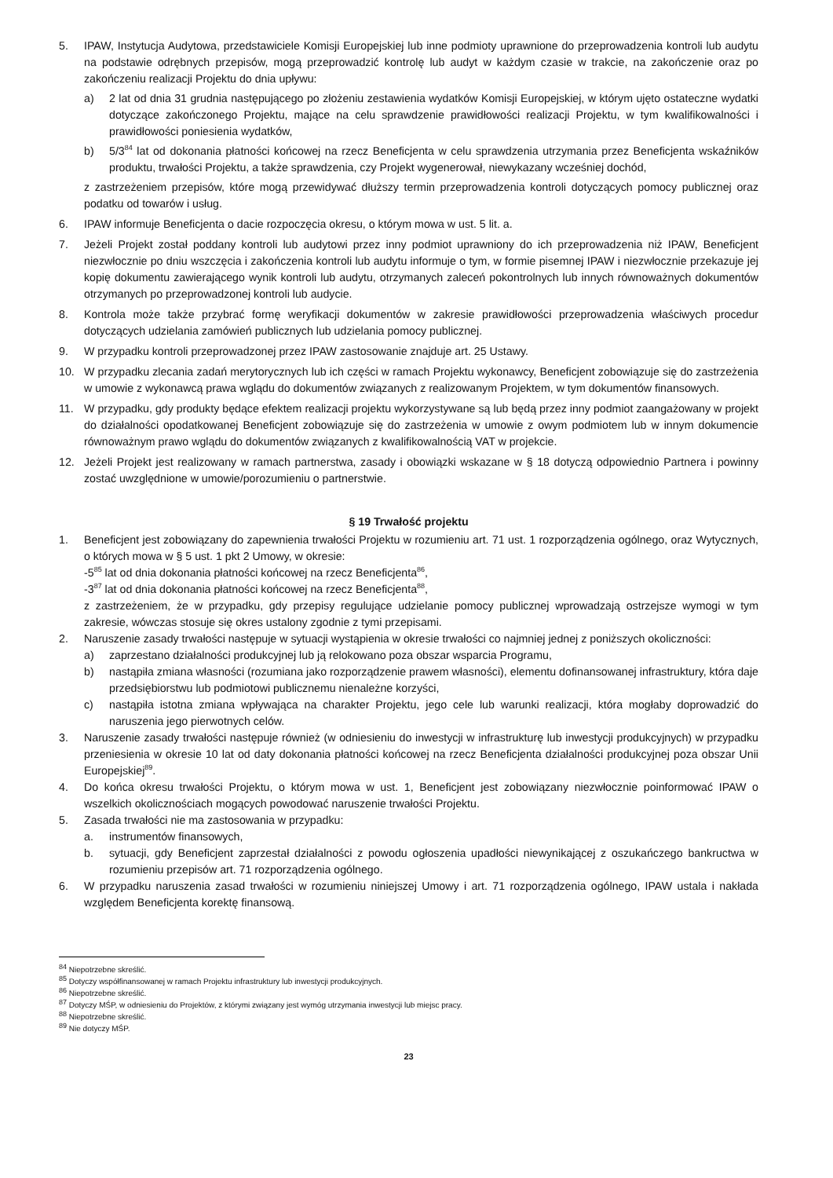5. IPAW, Instytucja Audytowa, przedstawiciele Komisji Europejskiej lub inne podmioty uprawnione do przeprowadzenia kontroli lub audytu na podstawie odrębnych przepisów, mogą przeprowadzić kontrolę lub audyt w każdym czasie w trakcie, na zakończenie oraz po zakończeniu realizacji Projektu do dnia upływu:
a) 2 lat od dnia 31 grudnia następującego po złożeniu zestawienia wydatków Komisji Europejskiej, w którym ujęto ostateczne wydatki dotyczące zakończonego Projektu, mające na celu sprawdzenie prawidłowości realizacji Projektu, w tym kwalifikowalności i prawidłowości poniesienia wydatków,
b) 5/3<sup>84</sup> lat od dokonania płatności końcowej na rzecz Beneficjenta w celu sprawdzenia utrzymania przez Beneficjenta wskaźników produktu, trwałości Projektu, a także sprawdzenia, czy Projekt wygenerował, niewykazany wcześniej dochód,
z zastrzeżeniem przepisów, które mogą przewidywać dłuższy termin przeprowadzenia kontroli dotyczących pomocy publicznej oraz podatku od towarów i usług.
6. IPAW informuje Beneficjenta o dacie rozpoczęcia okresu, o którym mowa w ust. 5 lit. a.
7. Jeżeli Projekt został poddany kontroli lub audytowi przez inny podmiot uprawniony do ich przeprowadzenia niż IPAW, Beneficjent niezwłocznie po dniu wszczęcia i zakończenia kontroli lub audytu informuje o tym, w formie pisemnej IPAW i niezwłocznie przekazuje jej kopię dokumentu zawierającego wynik kontroli lub audytu, otrzymanych zaleceń pokontrolnych lub innych równoważnych dokumentów otrzymanych po przeprowadzonej kontroli lub audycie.
8. Kontrola może także przybrać formę weryfikacji dokumentów w zakresie prawidłowości przeprowadzenia właściwych procedur dotyczących udzielania zamówień publicznych lub udzielania pomocy publicznej.
9. W przypadku kontroli przeprowadzonej przez IPAW zastosowanie znajduje art. 25 Ustawy.
10. W przypadku zlecania zadań merytorycznych lub ich części w ramach Projektu wykonawcy, Beneficjent zobowiązuje się do zastrzeżenia w umowie z wykonawcą prawa wglądu do dokumentów związanych z realizowanym Projektem, w tym dokumentów finansowych.
11. W przypadku, gdy produkty będące efektem realizacji projektu wykorzystywane są lub będą przez inny podmiot zaangażowany w projekt do działalności opodatkowanej Beneficjent zobowiązuje się do zastrzeżenia w umowie z owym podmiotem lub w innym dokumencie równoważnym prawo wglądu do dokumentów związanych z kwalifikowalnością VAT w projekcie.
12. Jeżeli Projekt jest realizowany w ramach partnerstwa, zasady i obowiązki wskazane w § 18 dotyczą odpowiednio Partnera i powinny zostać uwzględnione w umowie/porozumieniu o partnerstwie.
§ 19 Trwałość projektu
1. Beneficjent jest zobowiązany do zapewnienia trwałości Projektu w rozumieniu art. 71 ust. 1 rozporządzenia ogólnego, oraz Wytycznych, o których mowa w § 5 ust. 1 pkt 2 Umowy, w okresie:
-5<sup>85</sup> lat od dnia dokonania płatności końcowej na rzecz Beneficjenta<sup>86</sup>,
-3<sup>87</sup> lat od dnia dokonania płatności końcowej na rzecz Beneficjenta<sup>88</sup>,
z zastrzeżeniem, że w przypadku, gdy przepisy regulujące udzielanie pomocy publicznej wprowadzają ostrzejsze wymogi w tym zakresie, wówczas stosuje się okres ustalony zgodnie z tymi przepisami.
2. Naruszenie zasady trwałości następuje w sytuacji wystąpienia w okresie trwałości co najmniej jednej z poniższych okoliczności:
a) zaprzestano działalności produkcyjnej lub ją relokowano poza obszar wsparcia Programu,
b) nastąpiła zmiana własności (rozumiana jako rozporządzenie prawem własności), elementu dofinansowanej infrastruktury, która daje przedsiębiorstwu lub podmiotowi publicznemu nienależne korzyści,
c) nastąpiła istotna zmiana wpływająca na charakter Projektu, jego cele lub warunki realizacji, która mogłaby doprowadzić do naruszenia jego pierwotnych celów.
3. Naruszenie zasady trwałości następuje również (w odniesieniu do inwestycji w infrastrukturę lub inwestycji produkcyjnych) w przypadku przeniesienia w okresie 10 lat od daty dokonania płatności końcowej na rzecz Beneficjenta działalności produkcyjnej poza obszar Unii Europejskiej<sup>89</sup>.
4. Do końca okresu trwałości Projektu, o którym mowa w ust. 1, Beneficjent jest zobowiązany niezwłocznie poinformować IPAW o wszelkich okolicznościach mogących powodować naruszenie trwałości Projektu.
5. Zasada trwałości nie ma zastosowania w przypadku:
a. instrumentów finansowych,
b. sytuacji, gdy Beneficjent zaprzestał działalności z powodu ogłoszenia upadłości niewynikającej z oszukańczego bankructwa w rozumieniu przepisów art. 71 rozporządzenia ogólnego.
6. W przypadku naruszenia zasad trwałości w rozumieniu niniejszej Umowy i art. 71 rozporządzenia ogólnego, IPAW ustala i nakłada względem Beneficjenta korektę finansową.
<sup>84</sup> Niepotrzebne skreślić.
<sup>85</sup> Dotyczy współfinansowanej w ramach Projektu infrastruktury lub inwestycji produkcyjnych.
<sup>86</sup> Niepotrzebne skreślić.
<sup>87</sup> Dotyczy MŚP, w odniesieniu do Projektów, z którymi związany jest wymóg utrzymania inwestycji lub miejsc pracy.
<sup>88</sup> Niepotrzebne skreślić.
<sup>89</sup> Nie dotyczy MŚP.
23